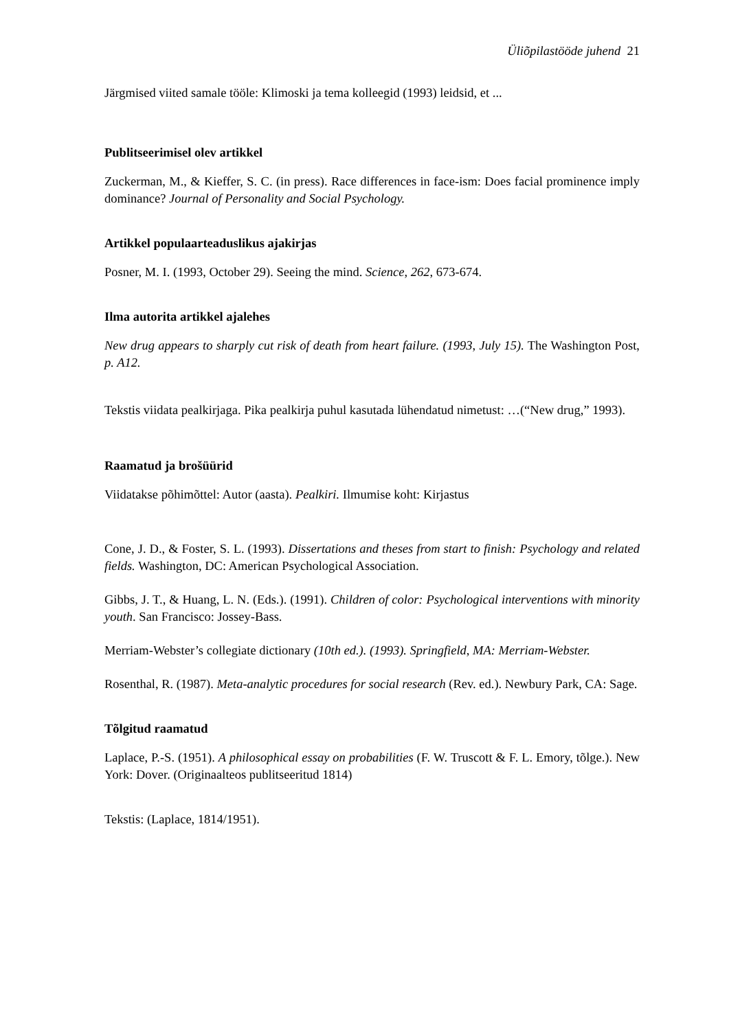Üliõpilastööde juhend 21
Järgmised viited samale tööle: Klimoski ja tema kolleegid (1993) leidsid, et ...
Publitseerimisel olev artikkel
Zuckerman, M., & Kieffer, S. C. (in press). Race differences in face-ism: Does facial prominence imply dominance? Journal of Personality and Social Psychology.
Artikkel populaarteaduslikus ajakirjas
Posner, M. I. (1993, October 29). Seeing the mind. Science, 262, 673-674.
Ilma autorita artikkel ajalehes
New drug appears to sharply cut risk of death from heart failure. (1993, July 15). The Washington Post, p. A12.
Tekstis viidata pealkirjaga. Pika pealkirja puhul kasutada lühendatud nimetust: …(“New drug,” 1993).
Raamatud ja brošüürid
Viidatakse põhimõttel: Autor (aasta). Pealkiri. Ilmumise koht: Kirjastus
Cone, J. D., & Foster, S. L. (1993). Dissertations and theses from start to finish: Psychology and related fields. Washington, DC: American Psychological Association.
Gibbs, J. T., & Huang, L. N. (Eds.). (1991). Children of color: Psychological interventions with minority youth. San Francisco: Jossey-Bass.
Merriam-Webster’s collegiate dictionary (10th ed.). (1993). Springfield, MA: Merriam-Webster.
Rosenthal, R. (1987). Meta-analytic procedures for social research (Rev. ed.). Newbury Park, CA: Sage.
Tõlgitud raamatud
Laplace, P.-S. (1951). A philosophical essay on probabilities (F. W. Truscott & F. L. Emory, tõlge.). New York: Dover. (Originaalteos publitseeritud 1814)
Tekstis: (Laplace, 1814/1951).